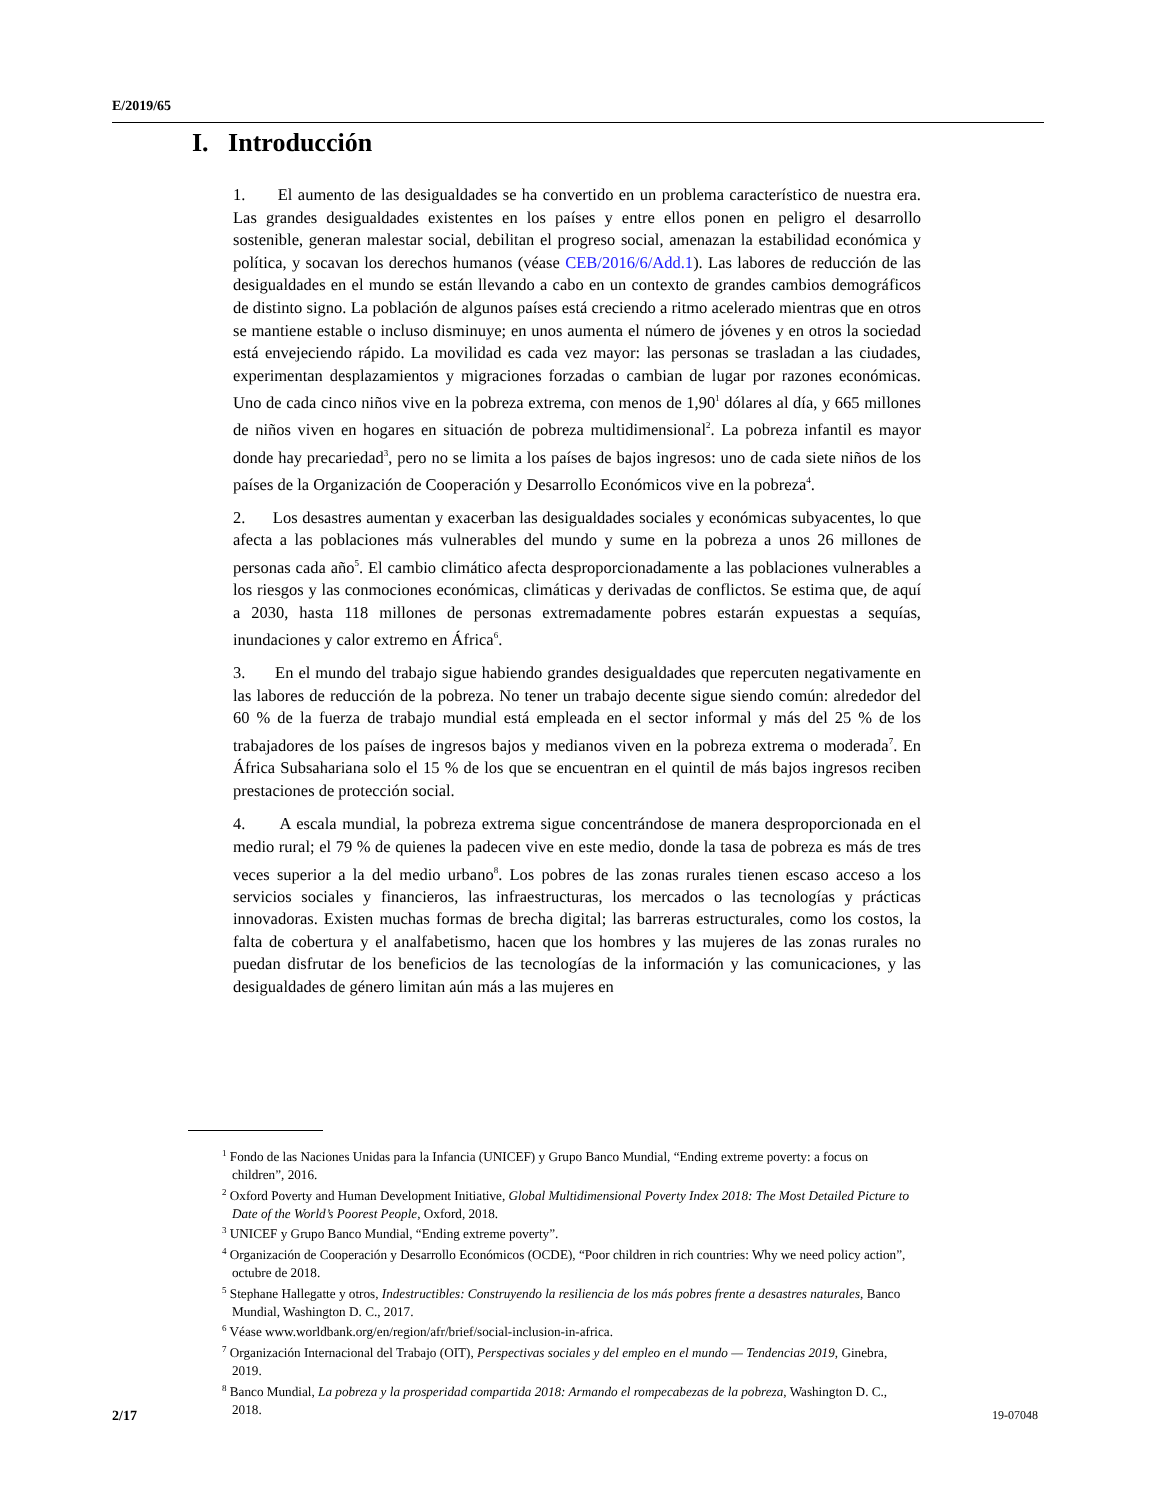E/2019/65
I. Introducción
1. El aumento de las desigualdades se ha convertido en un problema característico de nuestra era. Las grandes desigualdades existentes en los países y entre ellos ponen en peligro el desarrollo sostenible, generan malestar social, debilitan el progreso social, amenazan la estabilidad económica y política, y socavan los derechos humanos (véase CEB/2016/6/Add.1). Las labores de reducción de las desigualdades en el mundo se están llevando a cabo en un contexto de grandes cambios demográficos de distinto signo. La población de algunos países está creciendo a ritmo acelerado mientras que en otros se mantiene estable o incluso disminuye; en unos aumenta el número de jóvenes y en otros la sociedad está envejeciendo rápido. La movilidad es cada vez mayor: las personas se trasladan a las ciudades, experimentan desplazamientos y migraciones forzadas o cambian de lugar por razones económicas. Uno de cada cinco niños vive en la pobreza extrema, con menos de 1,90<sup>1</sup> dólares al día, y 665 millones de niños viven en hogares en situación de pobreza multidimensional<sup>2</sup>. La pobreza infantil es mayor donde hay precariedad<sup>3</sup>, pero no se limita a los países de bajos ingresos: uno de cada siete niños de los países de la Organización de Cooperación y Desarrollo Económicos vive en la pobreza<sup>4</sup>.
2. Los desastres aumentan y exacerban las desigualdades sociales y económicas subyacentes, lo que afecta a las poblaciones más vulnerables del mundo y sume en la pobreza a unos 26 millones de personas cada año<sup>5</sup>. El cambio climático afecta desproporcionadamente a las poblaciones vulnerables a los riesgos y las conmociones económicas, climáticas y derivadas de conflictos. Se estima que, de aquí a 2030, hasta 118 millones de personas extremadamente pobres estarán expuestas a sequías, inundaciones y calor extremo en África<sup>6</sup>.
3. En el mundo del trabajo sigue habiendo grandes desigualdades que repercuten negativamente en las labores de reducción de la pobreza. No tener un trabajo decente sigue siendo común: alrededor del 60 % de la fuerza de trabajo mundial está empleada en el sector informal y más del 25 % de los trabajadores de los países de ingresos bajos y medianos viven en la pobreza extrema o moderada<sup>7</sup>. En África Subsahariana solo el 15 % de los que se encuentran en el quintil de más bajos ingresos reciben prestaciones de protección social.
4. A escala mundial, la pobreza extrema sigue concentrándose de manera desproporcionada en el medio rural; el 79 % de quienes la padecen vive en este medio, donde la tasa de pobreza es más de tres veces superior a la del medio urbano<sup>8</sup>. Los pobres de las zonas rurales tienen escaso acceso a los servicios sociales y financieros, las infraestructuras, los mercados o las tecnologías y prácticas innovadoras. Existen muchas formas de brecha digital; las barreras estructurales, como los costos, la falta de cobertura y el analfabetismo, hacen que los hombres y las mujeres de las zonas rurales no puedan disfrutar de los beneficios de las tecnologías de la información y las comunicaciones, y las desigualdades de género limitan aún más a las mujeres en
<sup>1</sup> Fondo de las Naciones Unidas para la Infancia (UNICEF) y Grupo Banco Mundial, “Ending extreme poverty: a focus on children”, 2016.
<sup>2</sup> Oxford Poverty and Human Development Initiative, Global Multidimensional Poverty Index 2018: The Most Detailed Picture to Date of the World’s Poorest People, Oxford, 2018.
<sup>3</sup> UNICEF y Grupo Banco Mundial, “Ending extreme poverty”.
<sup>4</sup> Organización de Cooperación y Desarrollo Económicos (OCDE), “Poor children in rich countries: Why we need policy action”, octubre de 2018.
<sup>5</sup> Stephane Hallegatte y otros, Indestructibles: Construyendo la resiliencia de los más pobres frente a desastres naturales, Banco Mundial, Washington D. C., 2017.
<sup>6</sup> Véase www.worldbank.org/en/region/afr/brief/social-inclusion-in-africa.
<sup>7</sup> Organización Internacional del Trabajo (OIT), Perspectivas sociales y del empleo en el mundo — Tendencias 2019, Ginebra, 2019.
<sup>8</sup> Banco Mundial, La pobreza y la prosperidad compartida 2018: Armando el rompecabezas de la pobreza, Washington D. C., 2018.
2/17 19-07048